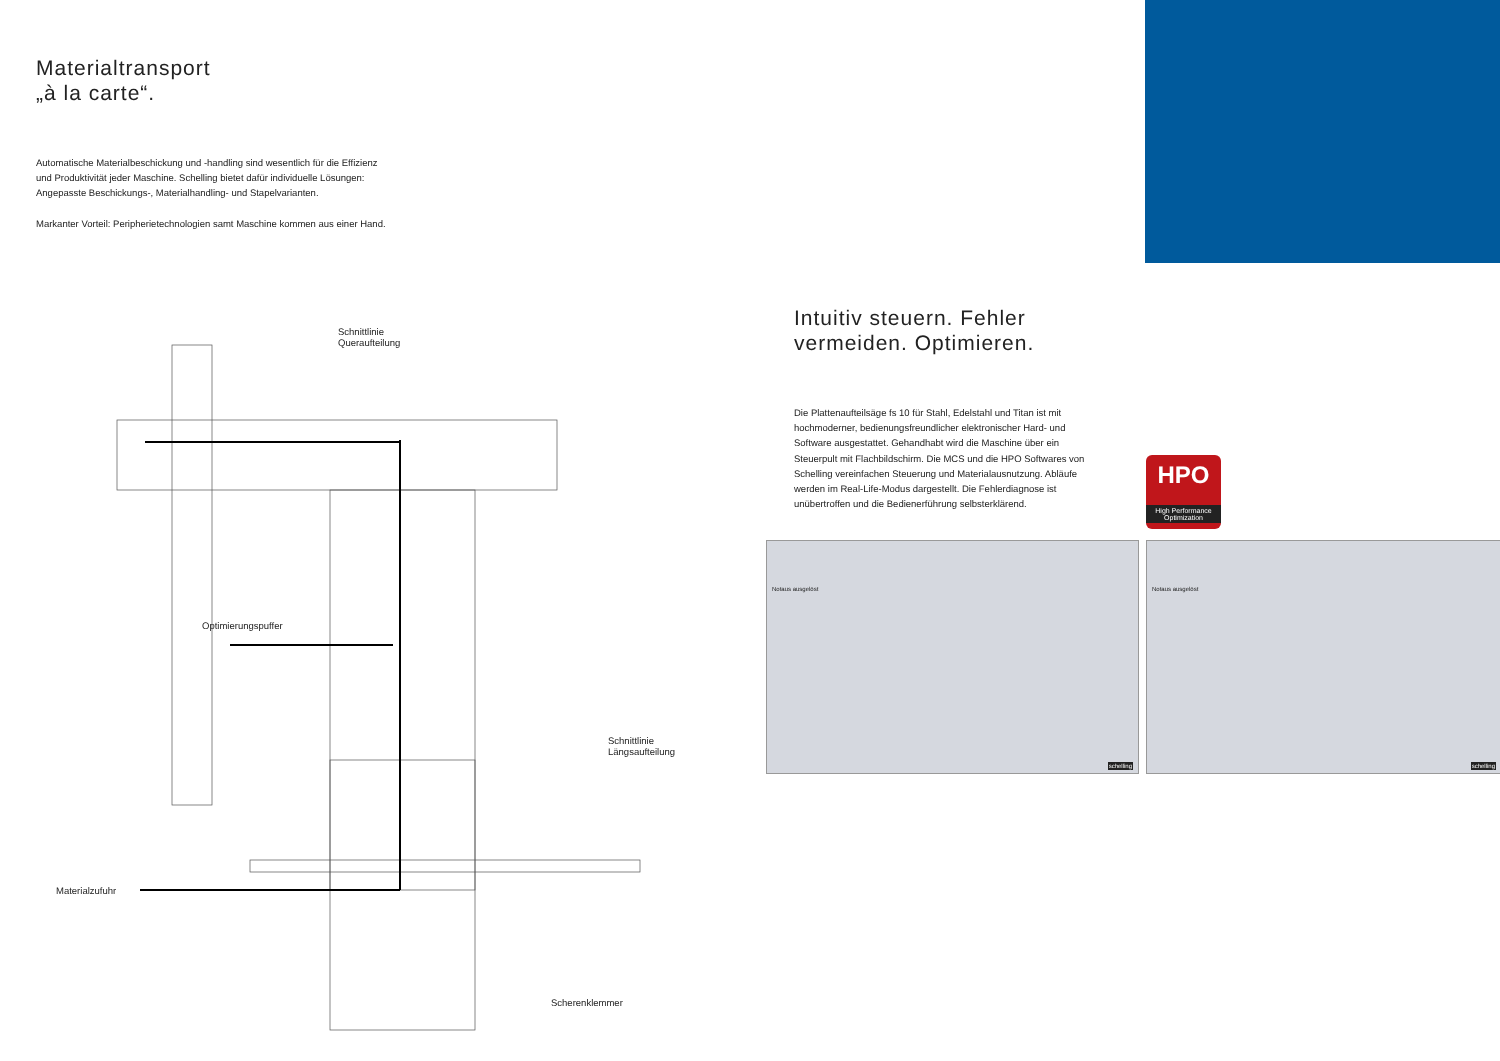Materialtransport
„à la carte“.
Automatische Materialbeschickung und -handling sind wesentlich für die Effizienz
und Produktivität jeder Maschine. Schelling bietet dafür individuelle Lösungen:
Angepasste Beschickungs-, Materialhandling- und Stapelvarianten.
Markanter Vorteil: Peripherietechnologien samt Maschine kommen aus einer Hand.
Schnittlinie
Queraufteilung
Optimierungspuffer
Schnittlinie
Längsaufteilung
Materialzufuhr
Scherenklemmer
Intuitiv steuern. Fehler vermeiden. Optimieren.
Die Plattenaufteilsäge fs 10 für Stahl, Edelstahl und Titan ist mit hochmoderner, bedienungsfreundlicher elektronischer Hard- und Software ausgestattet. Gehandhabt wird die Maschine über ein Steuerpult mit Flachbildschirm. Die MCS und die HPO Softwares von Schelling vereinfachen Steuerung und Materialausnutzung. Abläufe werden im Real-Life-Modus dargestellt. Die Fehlerdiagnose ist unübertroffen und die Bedienerführung selbsterklärend.
HPO
High Performance Optimization
Notaus ausgelöst
schelling
Notaus ausgelöst
schelling